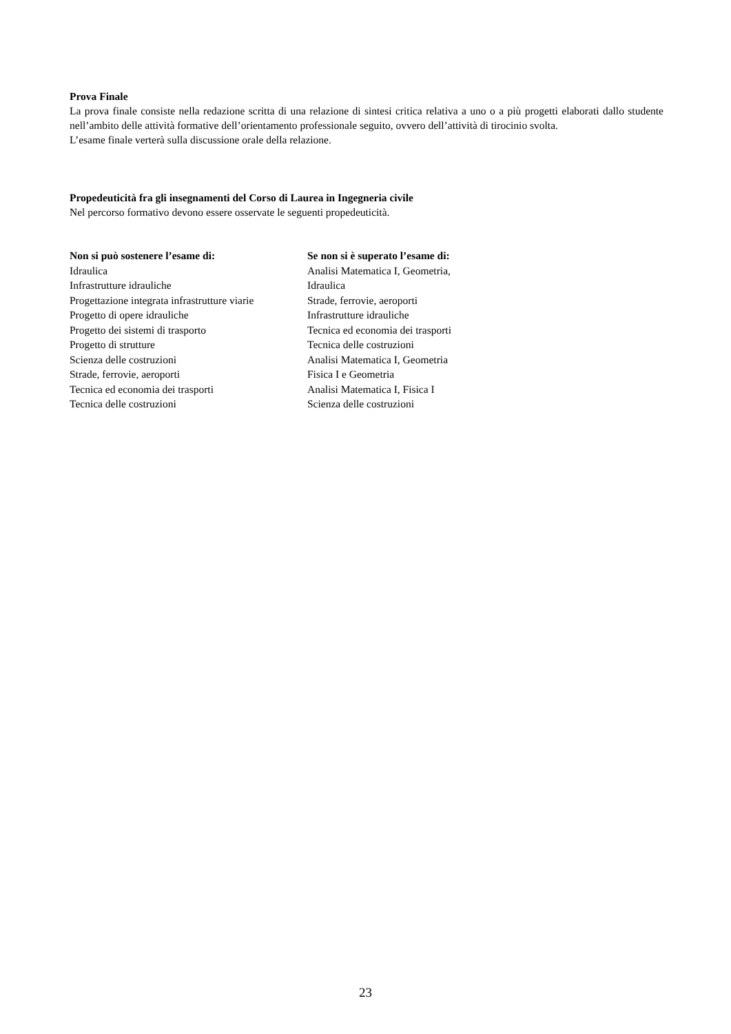Prova Finale
La prova finale consiste nella redazione scritta di una relazione di sintesi critica relativa a uno o a più progetti elaborati dallo studente nell’ambito delle attività formative dell’orientamento professionale seguito, ovvero dell’attività di tirocinio svolta.
L’esame finale verterà sulla discussione orale della relazione.
Propedeuticità fra gli insegnamenti del Corso di Laurea in Ingegneria civile
Nel percorso formativo devono essere osservate le seguenti propedeuticità.
| Non si può sostenere l’esame di: | Se non si è superato l’esame di: |
| --- | --- |
| Idraulica | Analisi Matematica I, Geometria, |
| Infrastrutture idrauliche | Idraulica |
| Progettazione integrata infrastrutture viarie | Strade, ferrovie, aeroporti |
| Progetto di opere idrauliche | Infrastrutture idrauliche |
| Progetto dei sistemi di trasporto | Tecnica ed economia dei trasporti |
| Progetto di strutture | Tecnica delle costruzioni |
| Scienza delle costruzioni | Analisi Matematica I, Geometria |
| Strade, ferrovie, aeroporti | Fisica I e Geometria |
| Tecnica ed economia dei trasporti | Analisi Matematica I, Fisica I |
| Tecnica delle costruzioni | Scienza delle costruzioni |
23